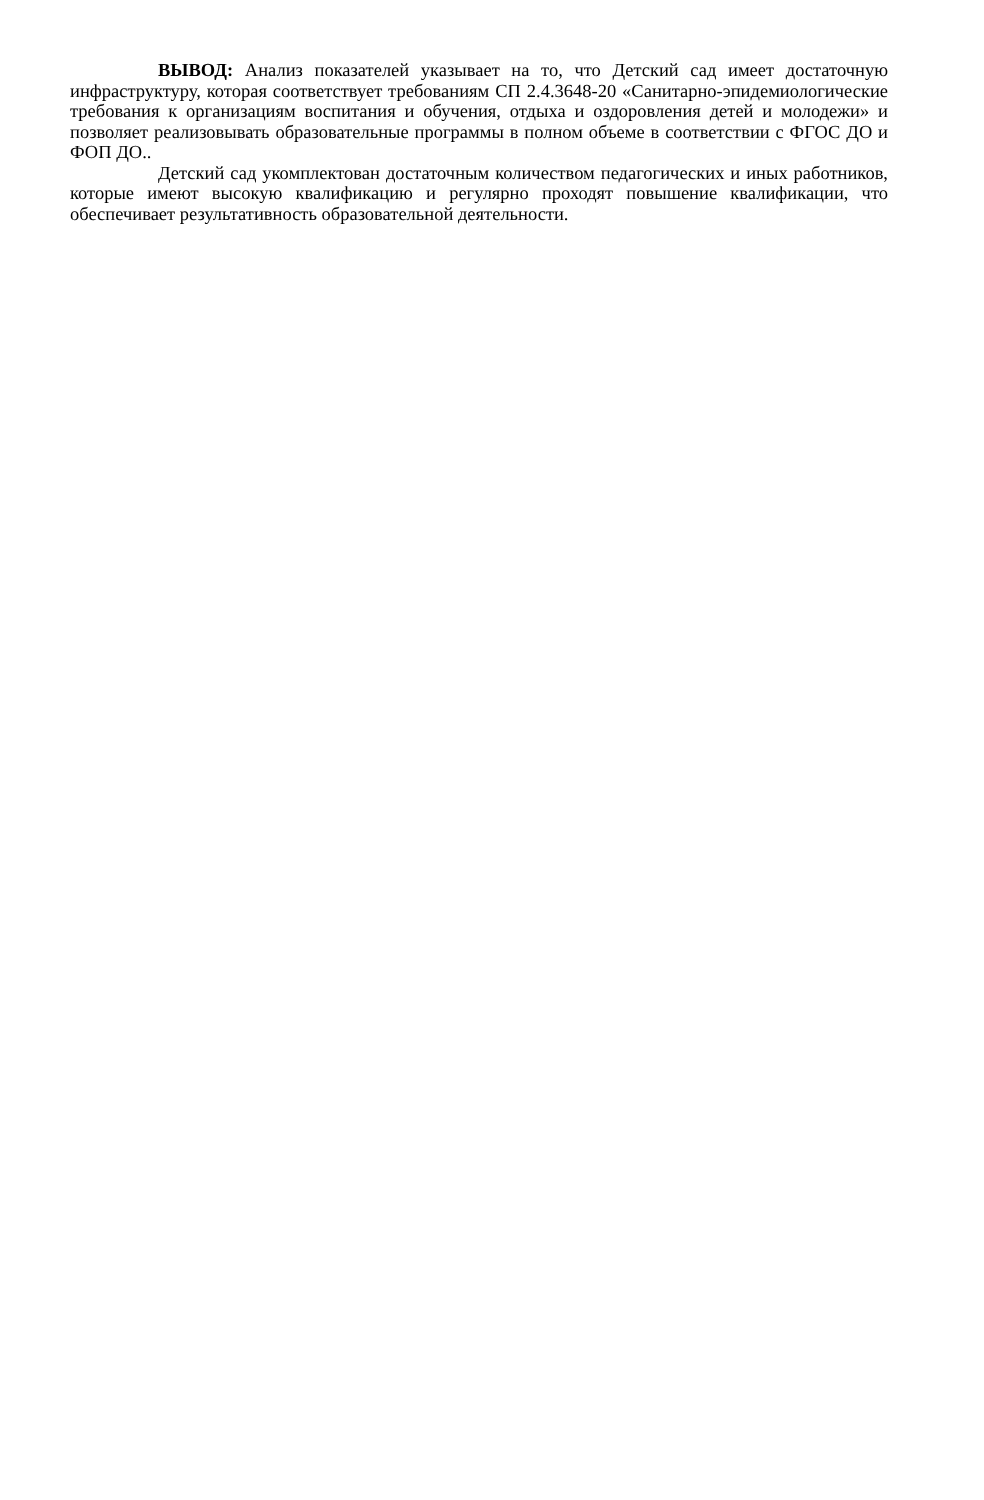ВЫВОД: Анализ показателей указывает на то, что Детский сад имеет достаточную инфраструктуру, которая соответствует требованиям СП 2.4.3648-20 «Санитарно-эпидемиологические требования к организациям воспитания и обучения, отдыха и оздоровления детей и молодежи» и позволяет реализовывать образовательные программы в полном объеме в соответствии с ФГОС ДО и ФОП ДО..
Детский сад укомплектован достаточным количеством педагогических и иных работников, которые имеют высокую квалификацию и регулярно проходят повышение квалификации, что обеспечивает результативность образовательной деятельности.